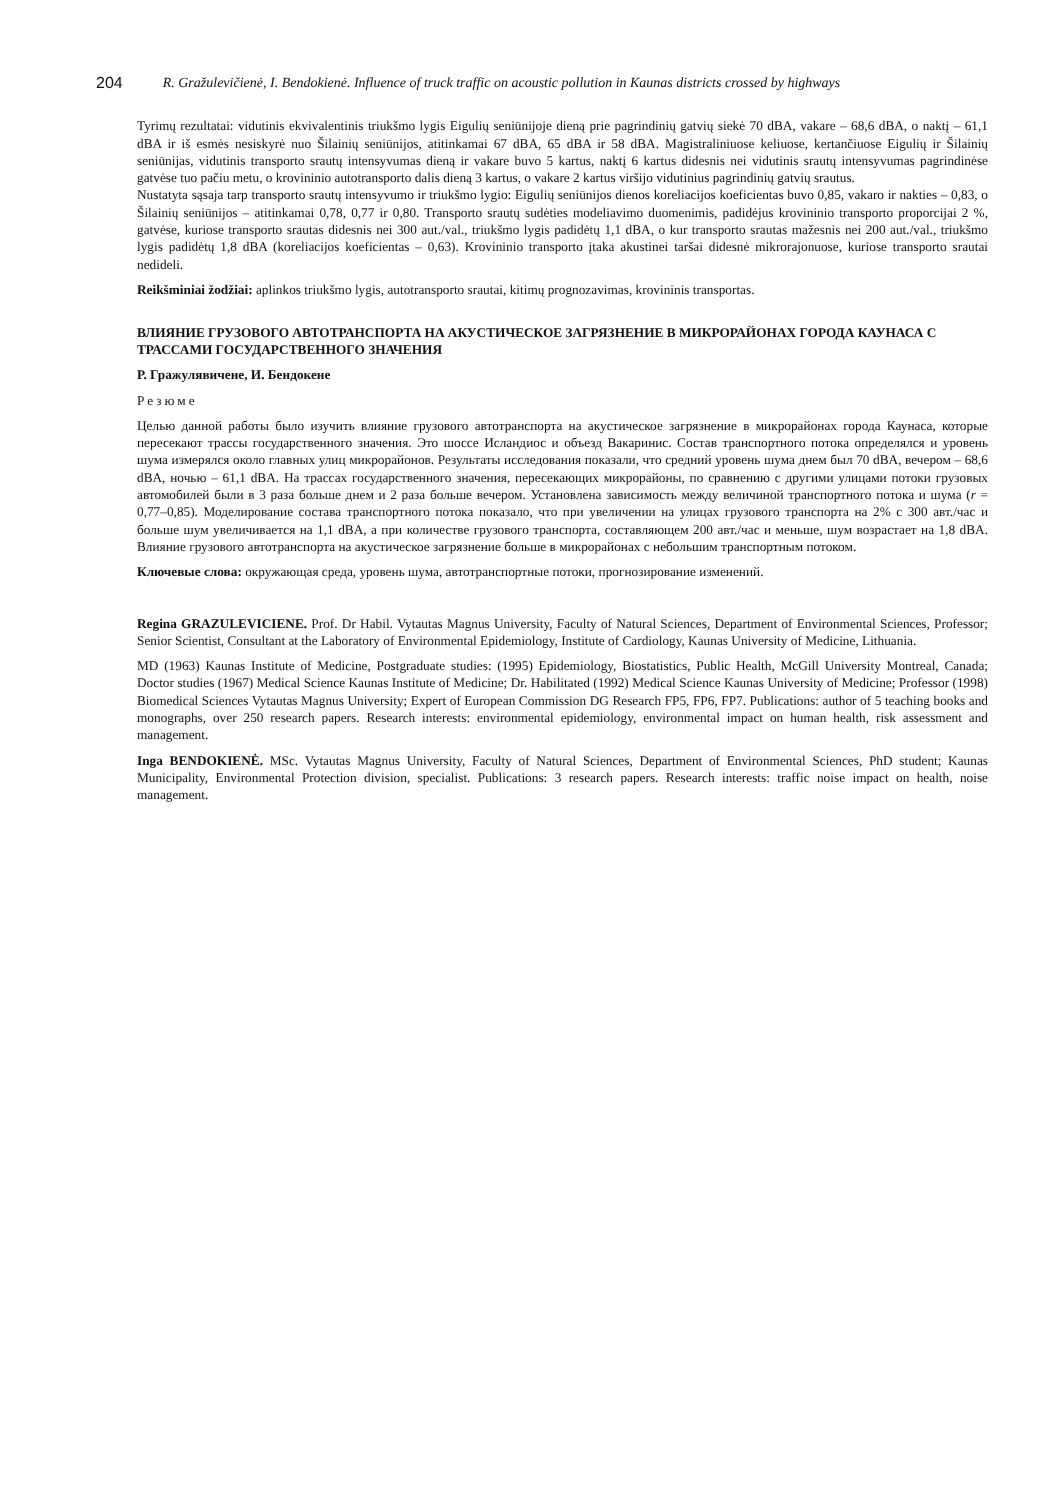204 R. Gražulevičienė, I. Bendokienė. Influence of truck traffic on acoustic pollution in Kaunas districts crossed by highways
Tyrimų rezultatai: vidutinis ekvivalentinis triukšmo lygis Eigulių seniūnijoje dieną prie pagrindinių gatvių siekė 70 dBA, vakare – 68,6 dBA, o naktį – 61,1 dBA ir iš esmės nesiskyrė nuo Šilainių seniūnijos, atitinkamai 67 dBA, 65 dBA ir 58 dBA. Magistraliniuose keliuose, kertančiuose Eigulių ir Šilainių seniūnijas, vidutinis transporto srautų intensyvumas dieną ir vakare buvo 5 kartus, naktį 6 kartus didesnis nei vidutinis srautų intensyvumas pagrindinėse gatvėse tuo pačiu metu, o krovininio autotransporto dalis dieną 3 kartus, o vakare 2 kartus viršijo vidutinius pagrindinių gatvių srautus.
Nustatyta sąsaja tarp transporto srautų intensyvumo ir triukšmo lygio: Eigulių seniūnijos dienos koreliacijos koeficientas buvo 0,85, vakaro ir nakties – 0,83, o Šilainių seniūnijos – atitinkamai 0,78, 0,77 ir 0,80. Transporto srautų sudėties modeliavimo duomenimis, padidėjus krovininio transporto proporcijai 2 %, gatvėse, kuriose transporto srautas didesnis nei 300 aut./val., triukšmo lygis padidėtų 1,1 dBA, o kur transporto srautas mažesnis nei 200 aut./val., triukšmo lygis padidėtų 1,8 dBA (koreliacijos koeficientas – 0,63). Krovininio transporto įtaka akustinei taršai didesnė mikrorajonuose, kuriose transporto srautai nedideli.
Reikšminiai žodžiai: aplinkos triukšmo lygis, autotransporto srautai, kitimų prognozavimas, krovininis transportas.
ВЛИЯНИЕ ГРУЗОВОГО АВТОТРАНСПОРТА НА АКУСТИЧЕСКОЕ ЗАГРЯЗНЕНИЕ В МИКРОРАЙОНАХ ГОРОДА КАУНАСА С ТРАССАМИ ГОСУДАРСТВЕННОГО ЗНАЧЕНИЯ
Р. Гражулявичене, И. Бендокене
Резюме
Целью данной работы было изучить влияние грузового автотранспорта на акустическое загрязнение в микрорайонах города Каунаса, которые пересекают трассы государственного значения. Это шоссе Исландиос и объезд Вакаринис. Состав транспортного потока определялся и уровень шума измерялся около главных улиц микрорайонов. Результаты исследования показали, что средний уровень шума днем был 70 dBA, вечером – 68,6 dBA, ночью – 61,1 dBA. На трассах государственного значения, пересекающих микрорайоны, по сравнению с другими улицами потоки грузовых автомобилей были в 3 раза больше днем и 2 раза больше вечером. Установлена зависимость между величиной транспортного потока и шума (r = 0,77–0,85). Моделирование состава транспортного потока показало, что при увеличении на улицах грузового транспорта на 2% с 300 авт./час и больше шум увеличивается на 1,1 dBA, а при количестве грузового транспорта, составляющем 200 авт./час и меньше, шум возрастает на 1,8 dBA. Влияние грузового автотранспорта на акустическое загрязнение больше в микрорайонах с небольшим транспортным потоком.
Ключевые слова: окружающая среда, уровень шума, автотранспортные потоки, прогнозирование изменений.
Regina GRAZULEVICIENE. Prof. Dr Habil. Vytautas Magnus University, Faculty of Natural Sciences, Department of Environmental Sciences, Professor; Senior Scientist, Consultant at the Laboratory of Environmental Epidemiology, Institute of Cardiology, Kaunas University of Medicine, Lithuania.
MD (1963) Kaunas Institute of Medicine, Postgraduate studies: (1995) Epidemiology, Biostatistics, Public Health, McGill University Montreal, Canada; Doctor studies (1967) Medical Science Kaunas Institute of Medicine; Dr. Habilitated (1992) Medical Science Kaunas University of Medicine; Professor (1998) Biomedical Sciences Vytautas Magnus University; Expert of European Commission DG Research FP5, FP6, FP7. Publications: author of 5 teaching books and monographs, over 250 research papers. Research interests: environmental epidemiology, environmental impact on human health, risk assessment and management.
Inga BENDOKIENĖ. MSc. Vytautas Magnus University, Faculty of Natural Sciences, Department of Environmental Sciences, PhD student; Kaunas Municipality, Environmental Protection division, specialist. Publications: 3 research papers. Research interests: traffic noise impact on health, noise management.